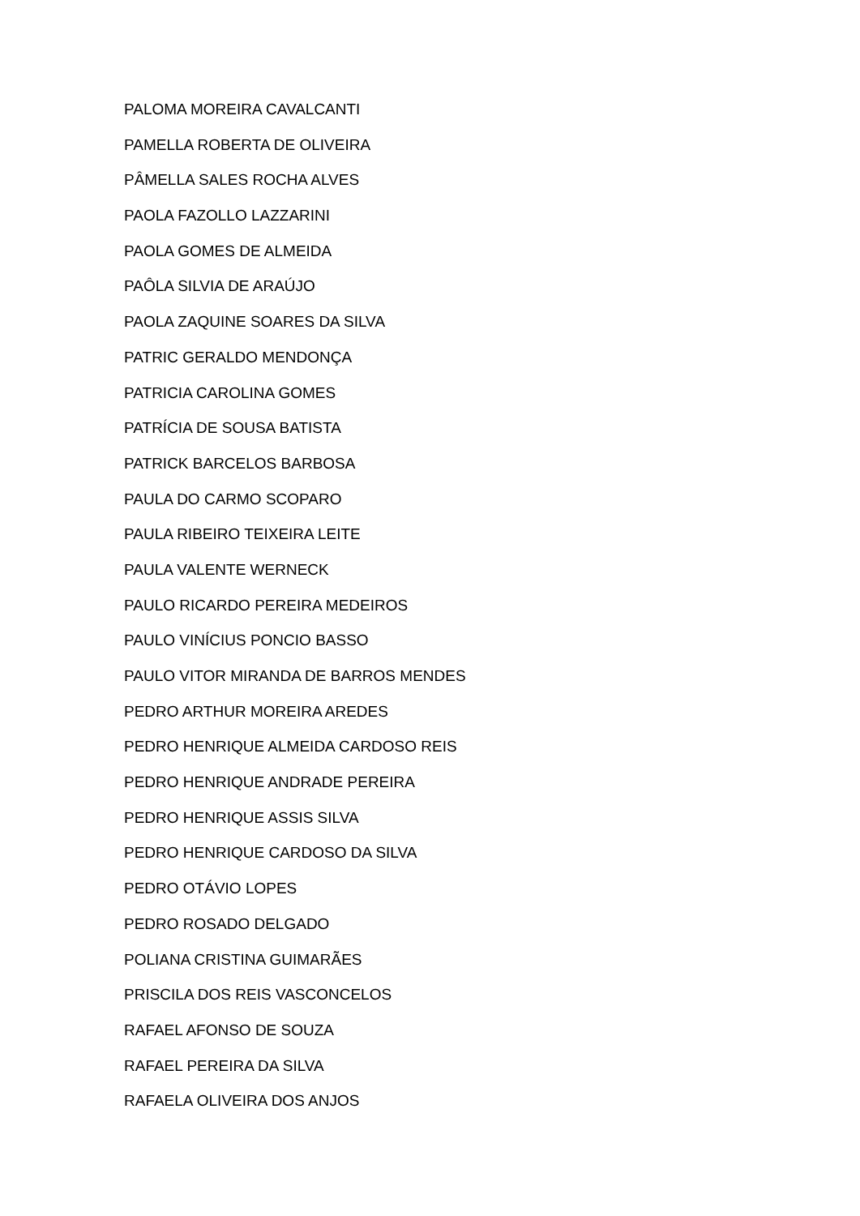PALOMA MOREIRA CAVALCANTI
PAMELLA ROBERTA DE OLIVEIRA
PÂMELLA SALES ROCHA ALVES
PAOLA FAZOLLO LAZZARINI
PAOLA GOMES DE ALMEIDA
PAÔLA SILVIA DE ARAÚJO
PAOLA ZAQUINE SOARES DA SILVA
PATRIC GERALDO MENDONÇA
PATRICIA CAROLINA GOMES
PATRÍCIA DE SOUSA BATISTA
PATRICK BARCELOS BARBOSA
PAULA DO CARMO SCOPARO
PAULA RIBEIRO TEIXEIRA LEITE
PAULA VALENTE WERNECK
PAULO RICARDO PEREIRA MEDEIROS
PAULO VINÍCIUS PONCIO BASSO
PAULO VITOR MIRANDA DE BARROS MENDES
PEDRO ARTHUR MOREIRA AREDES
PEDRO HENRIQUE ALMEIDA CARDOSO REIS
PEDRO HENRIQUE ANDRADE PEREIRA
PEDRO HENRIQUE ASSIS SILVA
PEDRO HENRIQUE CARDOSO DA SILVA
PEDRO OTÁVIO LOPES
PEDRO ROSADO DELGADO
POLIANA CRISTINA GUIMARÃES
PRISCILA DOS REIS VASCONCELOS
RAFAEL AFONSO DE SOUZA
RAFAEL PEREIRA DA SILVA
RAFAELA OLIVEIRA DOS ANJOS